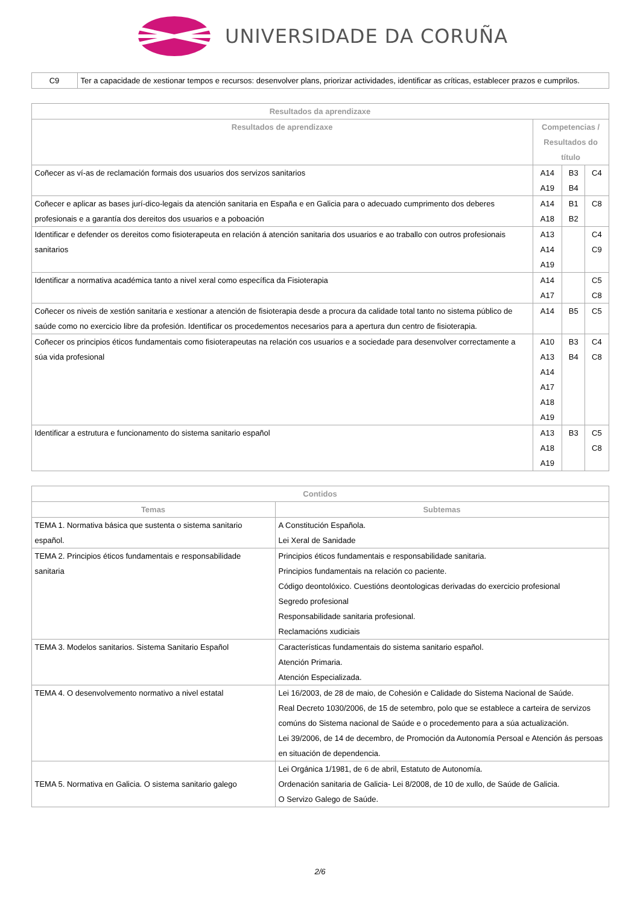UNIVERSIDADE DA CORUÑA
| C9 | Ter a capacidade de xestionar tempos e recursos: desenvolver plans, priorizar actividades, identificar as críticas, establecer prazos e cumprilos. |
| Resultados da aprendizaxe | | | |
| --- | --- | --- | --- |
| Resultados de aprendizaxe | Competencias / Resultados do título | | |
| Coñecer as ví-as de reclamación formais dos usuarios dos servizos sanitarios | A14 A19 | B3 B4 | C4 |
| Coñecer e aplicar as bases jurí-dico-legais da atención sanitaria en España e en Galicia para o adecuado cumprimento dos deberes profesionais e a garantía dos dereitos dos usuarios e a poboación | A14 A18 | B1 B2 | C8 |
| Identificar e defender os dereitos como fisioterapeuta en relación á atención sanitaria dos usuarios e ao traballo con outros profesionais sanitarios | A13 A14 A19 | | C4 C9 |
| Identificar a normativa académica tanto a nivel xeral como específica da Fisioterapia | A14 A17 | | C5 C8 |
| Coñecer os niveis de xestión sanitaria e xestionar a atención de fisioterapia desde a procura da calidade total tanto no sistema público de saúde como no exercicio libre da profesión. Identificar os procedementos necesarios para a apertura dun centro de fisioterapia. | A14 | B5 | C5 |
| Coñecer os principios éticos fundamentais como fisioterapeutas na relación cos usuarios e a sociedade para desenvolver correctamente a súa vida profesional | A10 A13 A14 A17 A18 A19 | B3 B4 | C4 C8 |
| Identificar a estrutura e funcionamento do sistema sanitario español | A13 A18 A19 | B3 | C5 C8 |
| Contidos | |
| --- | --- |
| Temas | Subtemas |
| TEMA 1. Normativa básica que sustenta o sistema sanitario español. | A Constitución Española. Lei Xeral de Sanidade |
| TEMA 2. Principios éticos fundamentais e responsabilidade sanitaria | Principios éticos fundamentais e responsabilidade sanitaria. Principios fundamentais na relación co paciente. Código deontolóxico. Cuestións deontologicas derivadas do exercicio profesional Segredo profesional Responsabilidade sanitaria profesional. Reclamacións xudiciais |
| TEMA 3. Modelos sanitarios. Sistema Sanitario Español | Características fundamentais do sistema sanitario español. Atención Primaria. Atención Especializada. |
| TEMA 4. O desenvolvemento normativo a nivel estatal | Lei 16/2003, de 28 de maio, de Cohesión e Calidade do Sistema Nacional de Saúde. Real Decreto 1030/2006, de 15 de setembro, polo que se establece a carteira de servizos comúns do Sistema nacional de Saúde e o procedemento para a súa actualización. Lei 39/2006, de 14 de decembro, de Promoción da Autonomía Persoal e Atención ás persoas en situación de dependencia. |
| TEMA 5. Normativa en Galicia. O sistema sanitario galego | Lei Orgánica 1/1981, de 6 de abril, Estatuto de Autonomía. Ordenación sanitaria de Galicia- Lei 8/2008, de 10 de xullo, de Saúde de Galicia. O Servizo Galego de Saúde. |
2/6